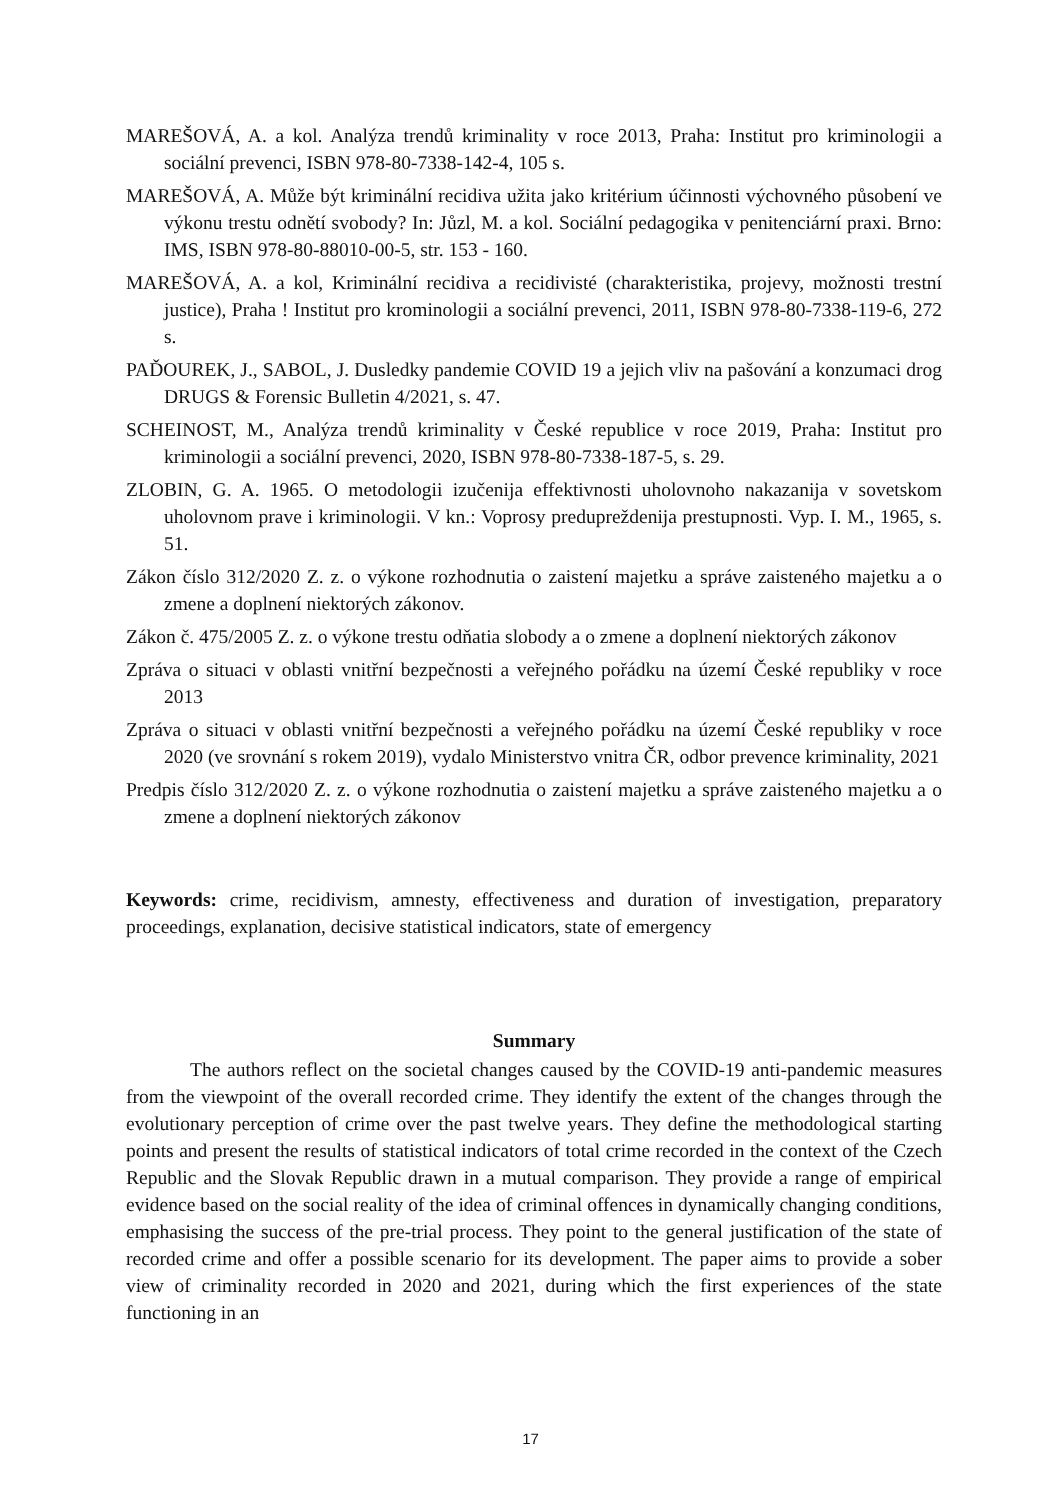MAREŠOVÁ, A. a kol. Analýza trendů kriminality v roce 2013, Praha: Institut pro kriminologii a sociální prevenci, ISBN 978-80-7338-142-4, 105 s.
MAREŠOVÁ, A. Může být kriminální recidiva užita jako kritérium účinnosti výchovného působení ve výkonu trestu odnětí svobody? In: Jůzl, M. a kol. Sociální pedagogika v penitenciární praxi. Brno: IMS, ISBN 978-80-88010-00-5, str. 153 - 160.
MAREŠOVÁ, A. a kol, Kriminální recidiva a recidivisté (charakteristika, projevy, možnosti trestní justice), Praha ! Institut pro krominologii a sociální prevenci, 2011, ISBN 978-80-7338-119-6, 272 s.
PAĎOUREK, J., SABOL, J. Dusledky pandemie COVID 19 a jejich vliv na pašování a konzumaci drog DRUGS & Forensic Bulletin 4/2021, s. 47.
SCHEINOST, M., Analýza trendů kriminality v České republice v roce 2019, Praha: Institut pro kriminologii a sociální prevenci, 2020, ISBN 978-80-7338-187-5, s. 29.
ZLOBIN, G. A. 1965. O metodologii izučenija effektivnosti uholovnoho nakazanija v sovetskom uholovnom prave i kriminologii. V kn.: Voprosy predupreždenija prestupnosti. Vyp. I. M., 1965, s. 51.
Zákon číslo 312/2020 Z. z. o výkone rozhodnutia o zaistení majetku a správe zaisteného majetku a o zmene a doplnení niektorých zákonov.
Zákon č. 475/2005 Z. z. o výkone trestu odňatia slobody a o zmene a doplnení niektorých zákonov
Zpráva o situaci v oblasti vnitřní bezpečnosti a veřejného pořádku na území České republiky v roce 2013
Zpráva o situaci v oblasti vnitřní bezpečnosti a veřejného pořádku na území České republiky v roce 2020 (ve srovnání s rokem 2019), vydalo Ministerstvo vnitra ČR, odbor prevence kriminality, 2021
Predpis číslo 312/2020 Z. z. o výkone rozhodnutia o zaistení majetku a správe zaisteného majetku a o zmene a doplnení niektorých zákonov
Keywords: crime, recidivism, amnesty, effectiveness and duration of investigation, preparatory proceedings, explanation, decisive statistical indicators, state of emergency
Summary
The authors reflect on the societal changes caused by the COVID-19 anti-pandemic measures from the viewpoint of the overall recorded crime. They identify the extent of the changes through the evolutionary perception of crime over the past twelve years. They define the methodological starting points and present the results of statistical indicators of total crime recorded in the context of the Czech Republic and the Slovak Republic drawn in a mutual comparison. They provide a range of empirical evidence based on the social reality of the idea of criminal offences in dynamically changing conditions, emphasising the success of the pre-trial process. They point to the general justification of the state of recorded crime and offer a possible scenario for its development. The paper aims to provide a sober view of criminality recorded in 2020 and 2021, during which the first experiences of the state functioning in an
17